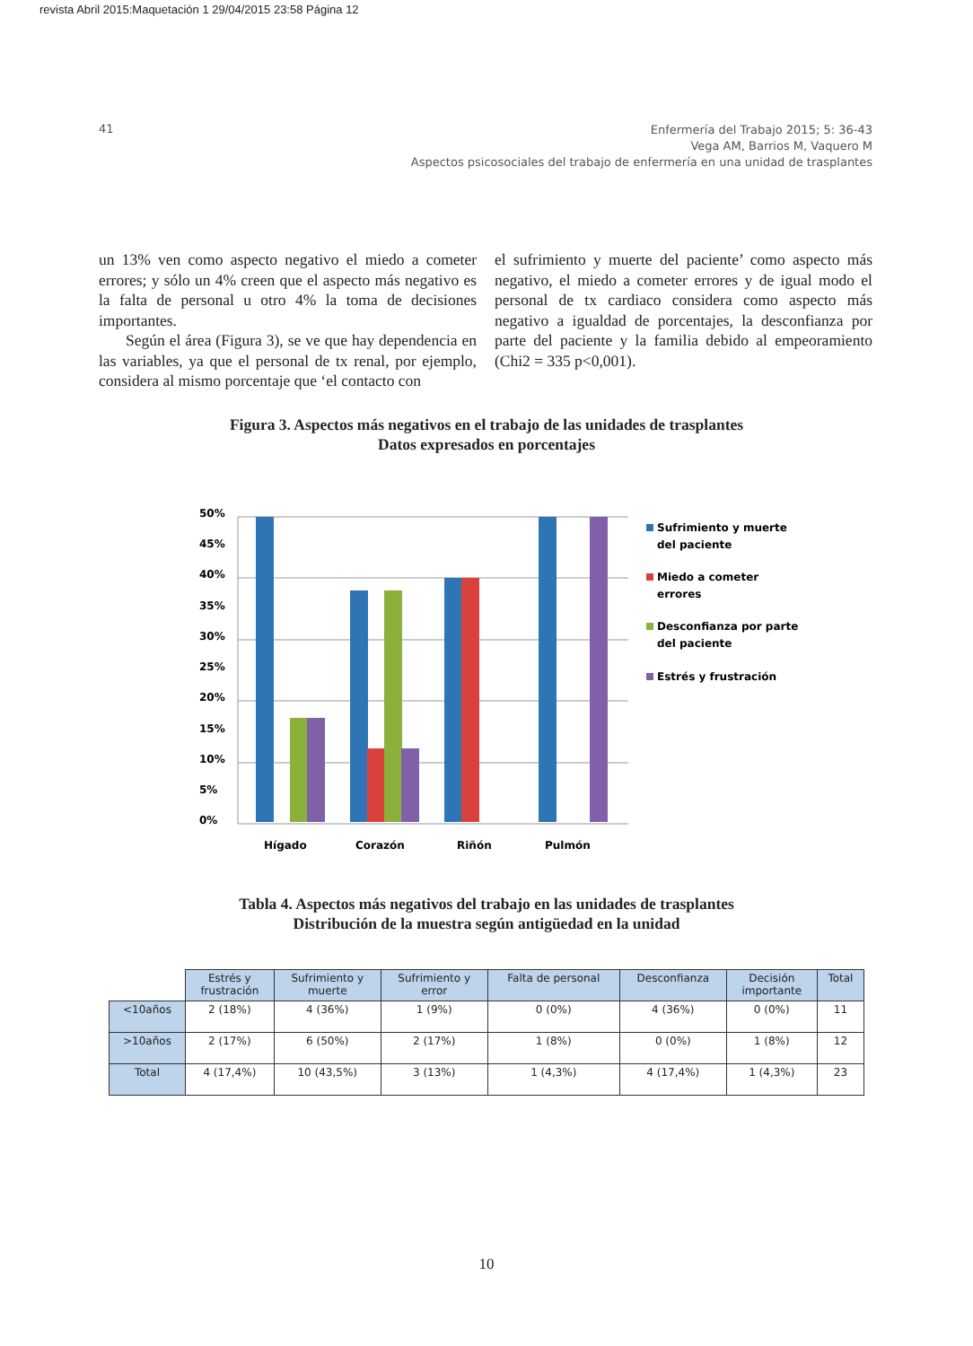revista Abril 2015:Maquetación 1 29/04/2015 23:58 Página 12
41
Enfermería del Trabajo 2015; 5: 36-43
Vega AM, Barrios M, Vaquero M
Aspectos psicosociales del trabajo de enfermería en una unidad de trasplantes
un 13% ven como aspecto negativo el miedo a cometer errores; y sólo un 4% creen que el aspecto más negativo es la falta de personal u otro 4% la toma de decisiones importantes.
Según el área (Figura 3), se ve que hay dependencia en las variables, ya que el personal de tx renal, por ejemplo, considera al mismo porcentaje que ‘el contacto con
el sufrimiento y muerte del paciente’ como aspecto más negativo, el miedo a cometer errores y de igual modo el personal de tx cardiaco considera como aspecto más negativo a igualdad de porcentajes, la desconfianza por parte del paciente y la familia debido al empeoramiento (Chi2 = 335 p<0,001).
Figura 3. Aspectos más negativos en el trabajo de las unidades de trasplantes
Datos expresados en porcentajes
50%
45%
40%
35%
30%
25%
20%
15%
10%
5%
0%
Hígado
Corazón
Riñón
Pulmón
Sufrimiento y muerte
del paciente
Miedo a cometer
errores
Desconfianza por parte
del paciente
Estrés y frustración
Tabla 4. Aspectos más negativos del trabajo en las unidades de trasplantes
Distribución de la muestra según antigüedad en la unidad
| | Estrés y frustración | Sufrimiento y muerte | Sufrimiento y error | Falta de personal | Desconfianza | Decisión importante | Total |
| <10años | 2 (18%) | 4 (36%) | 1 (9%) | 0 (0%) | 4 (36%) | 0 (0%) | 11 |
| >10años | 2 (17%) | 6 (50%) | 2 (17%) | 1 (8%) | 0 (0%) | 1 (8%) | 12 |
| Total | 4 (17,4%) | 10 (43,5%) | 3 (13%) | 1 (4,3%) | 4 (17,4%) | 1 (4,3%) | 23 |
10